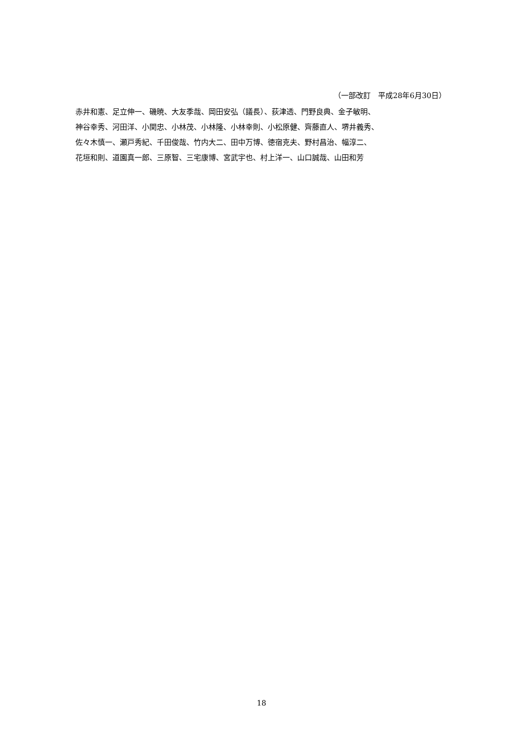（一部改訂　平成28年6月30日）
赤井和憲、足立伸一、磯暁、大友季哉、岡田安弘（議長）、荻津透、門野良典、金子敏明、
神谷幸秀、河田洋、小関忠、小林茂、小林隆、小林幸則、小松原健、齊藤直人、堺井義秀、
佐々木慎一、瀬戸秀紀、千田俊哉、竹内大二、田中万博、徳宿克夫、野村昌治、幅淳二、
花垣和則、道園真一郎、三原智、三宅康博、宮武宇也、村上洋一、山口誠哉、山田和芳
18